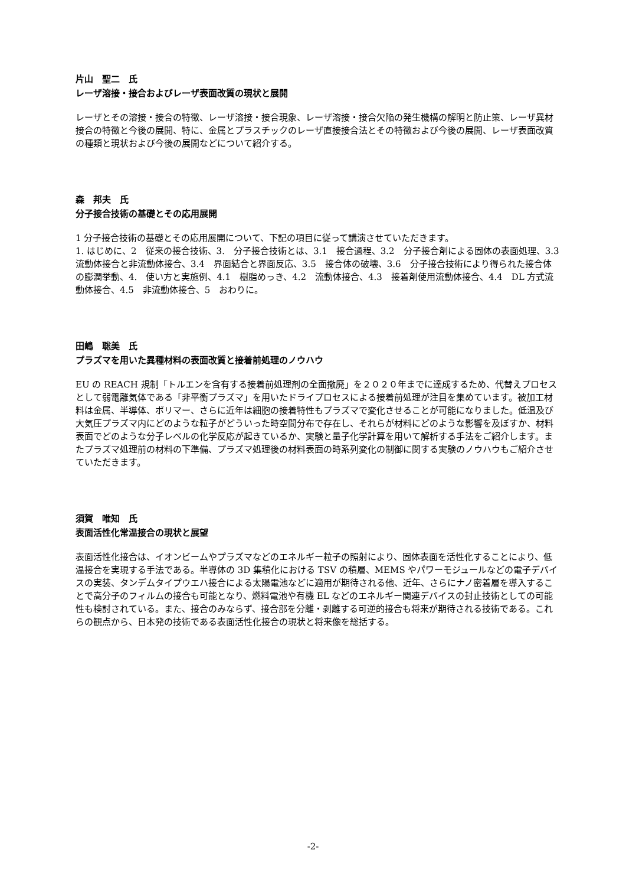片山　聖二　氏
レーザ溶接・接合およびレーザ表面改質の現状と展開
レーザとその溶接・接合の特徴、レーザ溶接・接合現象、レーザ溶接・接合欠陥の発生機構の解明と防止策、レーザ異材接合の特徴と今後の展開、特に、金属とプラスチックのレーザ直接接合法とその特徴および今後の展開、レーザ表面改質の種類と現状および今後の展開などについて紹介する。
森　邦夫　氏
分子接合技術の基礎とその応用展開
1 分子接合技術の基礎とその応用展開について、下記の項目に従って講演させていただきます。
1. はじめに、2　従来の接合技術、3.　分子接合技術とは、3.1　接合過程、3.2　分子接合剤による固体の表面処理、3.3　流動体接合と非流動体接合、3.4　界面結合と界面反応、3.5　接合体の破壊、3.6　分子接合技術により得られた接合体の膨潤挙動、4.　使い方と実施例、4.1　樹脂めっき、4.2　流動体接合、4.3　接着剤使用流動体接合、4.4　DL 方式流動体接合、4.5　非流動体接合、5　おわりに。
田嶋　聡美　氏
プラズマを用いた異種材料の表面改質と接着前処理のノウハウ
EU の REACH 規制「トルエンを含有する接着前処理剤の全面撤廃」を２０２０年までに達成するため、代替えプロセスとして弱電離気体である「非平衡プラズマ」を用いたドライプロセスによる接着前処理が注目を集めています。被加工材料は金属、半導体、ポリマー、さらに近年は細胞の接着特性もプラズマで変化させることが可能になりました。低温及び大気圧プラズマ内にどのような粒子がどういった時空間分布で存在し、それらが材料にどのような影響を及ぼすか、材料表面でどのような分子レベルの化学反応が起きているか、実験と量子化学計算を用いて解析する手法をご紹介します。またプラズマ処理前の材料の下準備、プラズマ処理後の材料表面の時系列変化の制御に関する実験のノウハウもご紹介させていただきます。
須賀　唯知　氏
表面活性化常温接合の現状と展望
表面活性化接合は、イオンビームやプラズマなどのエネルギー粒子の照射により、固体表面を活性化することにより、低温接合を実現する手法である。半導体の 3D 集積化における TSV の積層、MEMS やパワーモジュールなどの電子デバイスの実装、タンデムタイプウエハ接合による太陽電池などに適用が期待される他、近年、さらにナノ密着層を導入することで高分子のフィルムの接合も可能となり、燃料電池や有機 EL などのエネルギー関連デバイスの封止技術としての可能性も検討されている。また、接合のみならず、接合部を分離・剥離する可逆的接合も将来が期待される技術である。これらの観点から、日本発の技術である表面活性化接合の現状と将来像を総括する。
-2-